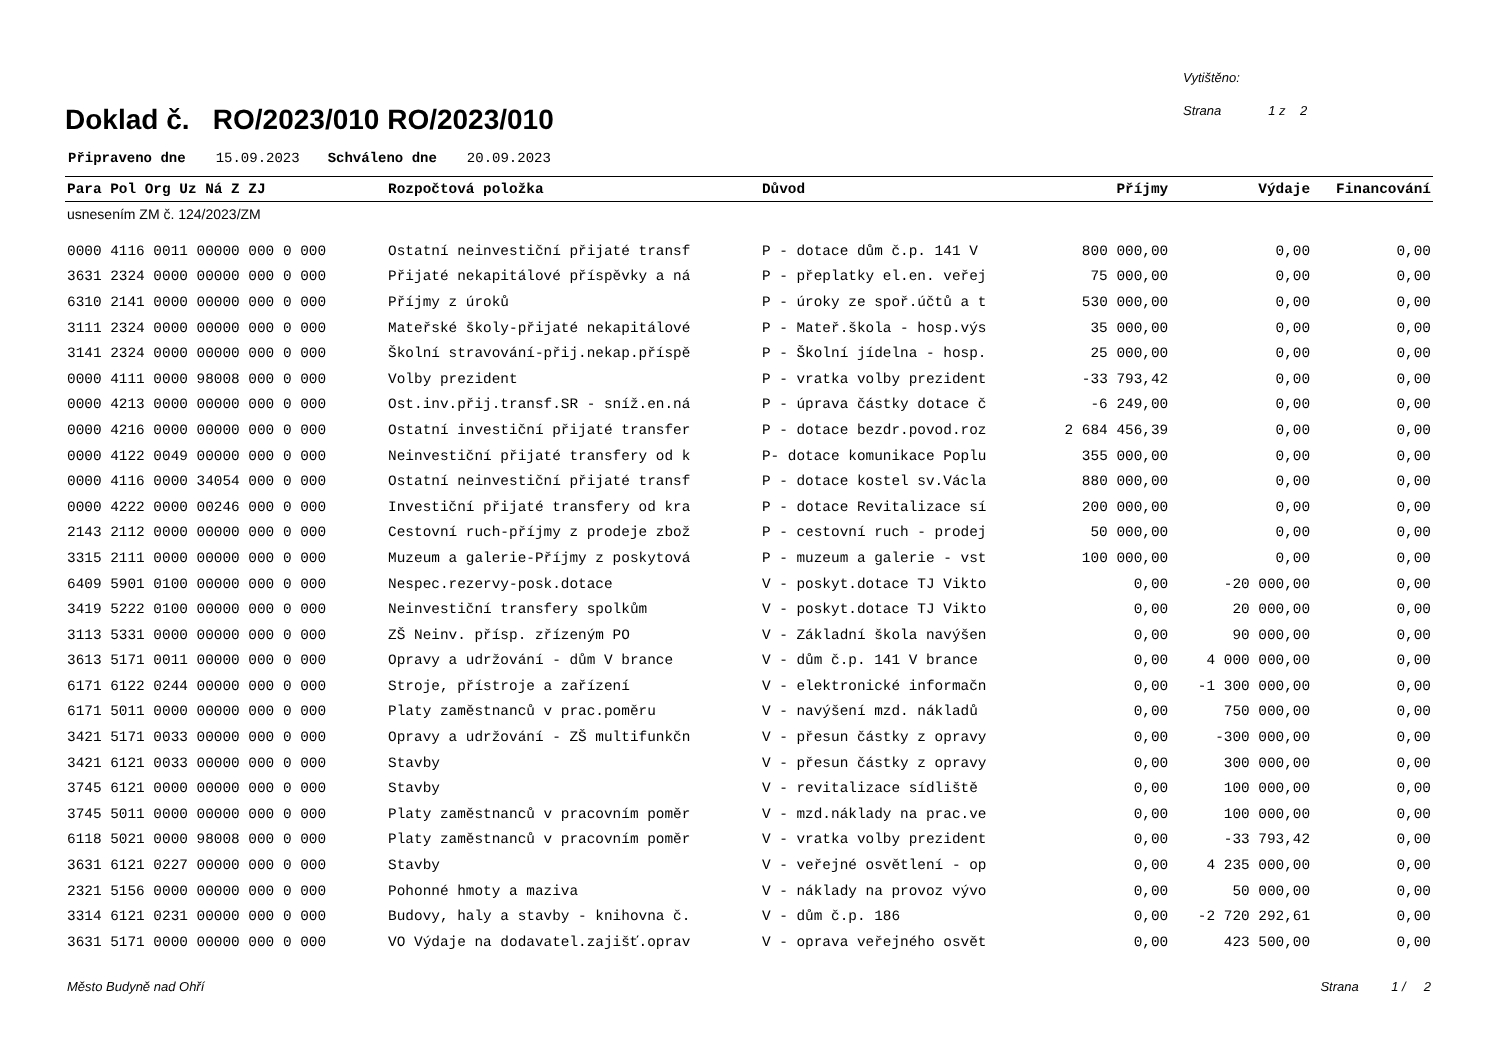Doklad č. RO/2023/010 RO/2023/010
Vytištěno:
Strana 1 z 2
Připraveno dne 15.09.2023 Schváleno dne 20.09.2023
| Para Pol Org Uz Ná Z ZJ | Rozpočtová položka | Důvod | Příjmy | Výdaje | Financování |
| --- | --- | --- | --- | --- | --- |
| usnesením ZM č. 124/2023/ZM | | | | | |
| 0000 4116 0011 00000 000 0 000 | Ostatní neinvestiční přijaté transf | P - dotace dům č.p. 141 V | 800 000,00 | 0,00 | 0,00 |
| 3631 2324 0000 00000 000 0 000 | Přijaté nekapitálové příspěvky a ná | P - přeplatky el.en. veřej | 75 000,00 | 0,00 | 0,00 |
| 6310 2141 0000 00000 000 0 000 | Příjmy z úroků | P - úroky ze spoř.účtů a t | 530 000,00 | 0,00 | 0,00 |
| 3111 2324 0000 00000 000 0 000 | Mateřské školy-přijaté nekapitálové | P - Mateř.škola - hosp.výs | 35 000,00 | 0,00 | 0,00 |
| 3141 2324 0000 00000 000 0 000 | Školní stravování-přij.nekap.příspě | P - Školní jídelna - hosp. | 25 000,00 | 0,00 | 0,00 |
| 0000 4111 0000 98008 000 0 000 | Volby prezident | P - vratka volby prezident | -33 793,42 | 0,00 | 0,00 |
| 0000 4213 0000 00000 000 0 000 | Ost.inv.přij.transf.SR - sníž.en.ná | P - úprava částky dotace č | -6 249,00 | 0,00 | 0,00 |
| 0000 4216 0000 00000 000 0 000 | Ostatní investiční přijaté transfer | P - dotace bezdr.povod.roz | 2 684 456,39 | 0,00 | 0,00 |
| 0000 4122 0049 00000 000 0 000 | Neinvestiční přijaté transfery od k | P- dotace komunikace Poplu | 355 000,00 | 0,00 | 0,00 |
| 0000 4116 0000 34054 000 0 000 | Ostatní neinvestiční přijaté transf | P - dotace kostel sv.Václa | 880 000,00 | 0,00 | 0,00 |
| 0000 4222 0000 00246 000 0 000 | Investiční přijaté transfery od kra | P - dotace Revitalizace sí | 200 000,00 | 0,00 | 0,00 |
| 2143 2112 0000 00000 000 0 000 | Cestovní ruch-příjmy z prodeje zbož | P - cestovní ruch - prodej | 50 000,00 | 0,00 | 0,00 |
| 3315 2111 0000 00000 000 0 000 | Muzeum a galerie-Příjmy z poskytová | P - muzeum a galerie - vst | 100 000,00 | 0,00 | 0,00 |
| 6409 5901 0100 00000 000 0 000 | Nespec.rezervy-posk.dotace | V - poskyt.dotace TJ Vikto | 0,00 | -20 000,00 | 0,00 |
| 3419 5222 0100 00000 000 0 000 | Neinvestiční transfery spolkům | V - poskyt.dotace TJ Vikto | 0,00 | 20 000,00 | 0,00 |
| 3113 5331 0000 00000 000 0 000 | ZŠ Neinv. přísp. zřízeným PO | V - Základní škola navýšen | 0,00 | 90 000,00 | 0,00 |
| 3613 5171 0011 00000 000 0 000 | Opravy a udržování - dům V brance | V - dům č.p. 141 V brance | 0,00 | 4 000 000,00 | 0,00 |
| 6171 6122 0244 00000 000 0 000 | Stroje, přístroje a zařízení | V - elektronické informačn | 0,00 | -1 300 000,00 | 0,00 |
| 6171 5011 0000 00000 000 0 000 | Platy zaměstnanců v prac.poměru | V - navýšení mzd. nákladů | 0,00 | 750 000,00 | 0,00 |
| 3421 5171 0033 00000 000 0 000 | Opravy a udržování - ZŠ multifunkčn | V - přesun částky z opravy | 0,00 | -300 000,00 | 0,00 |
| 3421 6121 0033 00000 000 0 000 | Stavby | V - přesun částky z opravy | 0,00 | 300 000,00 | 0,00 |
| 3745 6121 0000 00000 000 0 000 | Stavby | V - revitalizace sídliště | 0,00 | 100 000,00 | 0,00 |
| 3745 5011 0000 00000 000 0 000 | Platy zaměstnanců v pracovním poměr | V - mzd.náklady na prac.ve | 0,00 | 100 000,00 | 0,00 |
| 6118 5021 0000 98008 000 0 000 | Platy zaměstnanců v pracovním poměr | V - vratka volby prezident | 0,00 | -33 793,42 | 0,00 |
| 3631 6121 0227 00000 000 0 000 | Stavby | V - veřejné osvětlení - op | 0,00 | 4 235 000,00 | 0,00 |
| 2321 5156 0000 00000 000 0 000 | Pohonné hmoty a maziva | V - náklady na provoz vývo | 0,00 | 50 000,00 | 0,00 |
| 3314 6121 0231 00000 000 0 000 | Budovy, haly a stavby - knihovna č. | V - dům č.p. 186 | 0,00 | -2 720 292,61 | 0,00 |
| 3631 5171 0000 00000 000 0 000 | VO Výdaje na dodavatel.zajišť.oprav | V - oprava veřejného osvět | 0,00 | 423 500,00 | 0,00 |
Město Budyně nad Ohří Strana 1 / 2